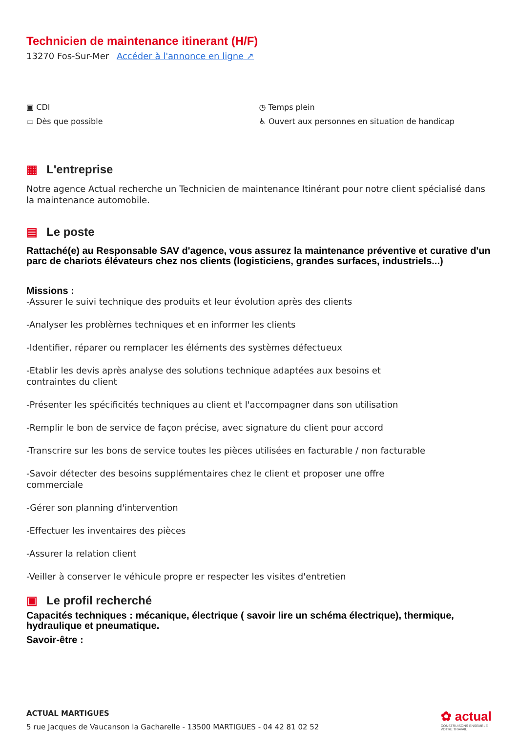Technicien de maintenance itinerant (H/F)
13270 Fos-Sur-Mer Accéder à l'annonce en ligne ↗
▣ CDI
▭ Dès que possible
◷ Temps plein
♿ Ouvert aux personnes en situation de handicap
▦ L'entreprise
Notre agence Actual recherche un Technicien de maintenance Itinérant pour notre client spécialisé dans la maintenance automobile.
▤ Le poste
Rattaché(e) au Responsable SAV d'agence, vous assurez la maintenance préventive et curative d'un parc de chariots élévateurs chez nos clients (logisticiens, grandes surfaces, industriels...)
Missions :
-Assurer le suivi technique des produits et leur évolution après des clients
-Analyser les problèmes techniques et en informer les clients
-Identifier, réparer ou remplacer les éléments des systèmes défectueux
-Etablir les devis après analyse des solutions technique adaptées aux besoins et
contraintes du client
-Présenter les spécificités techniques au client et l'accompagner dans son utilisation
-Remplir le bon de service de façon précise, avec signature du client pour accord
-Transcrire sur les bons de service toutes les pièces utilisées en facturable / non facturable
-Savoir détecter des besoins supplémentaires chez le client et proposer une offre
commerciale
-Gérer son planning d'intervention
-Effectuer les inventaires des pièces
-Assurer la relation client
-Veiller à conserver le véhicule propre er respecter les visites d'entretien
▣ Le profil recherché
Capacités techniques : mécanique, électrique ( savoir lire un schéma électrique), thermique, hydraulique et pneumatique.
Savoir-être :
ACTUAL MARTIGUES
5 rue Jacques de Vaucanson la Gacharelle - 13500 MARTIGUES - 04 42 81 02 52
✿ actual
CONSTRUISONS ENSEMBLE
VOTRE TRAVAIL